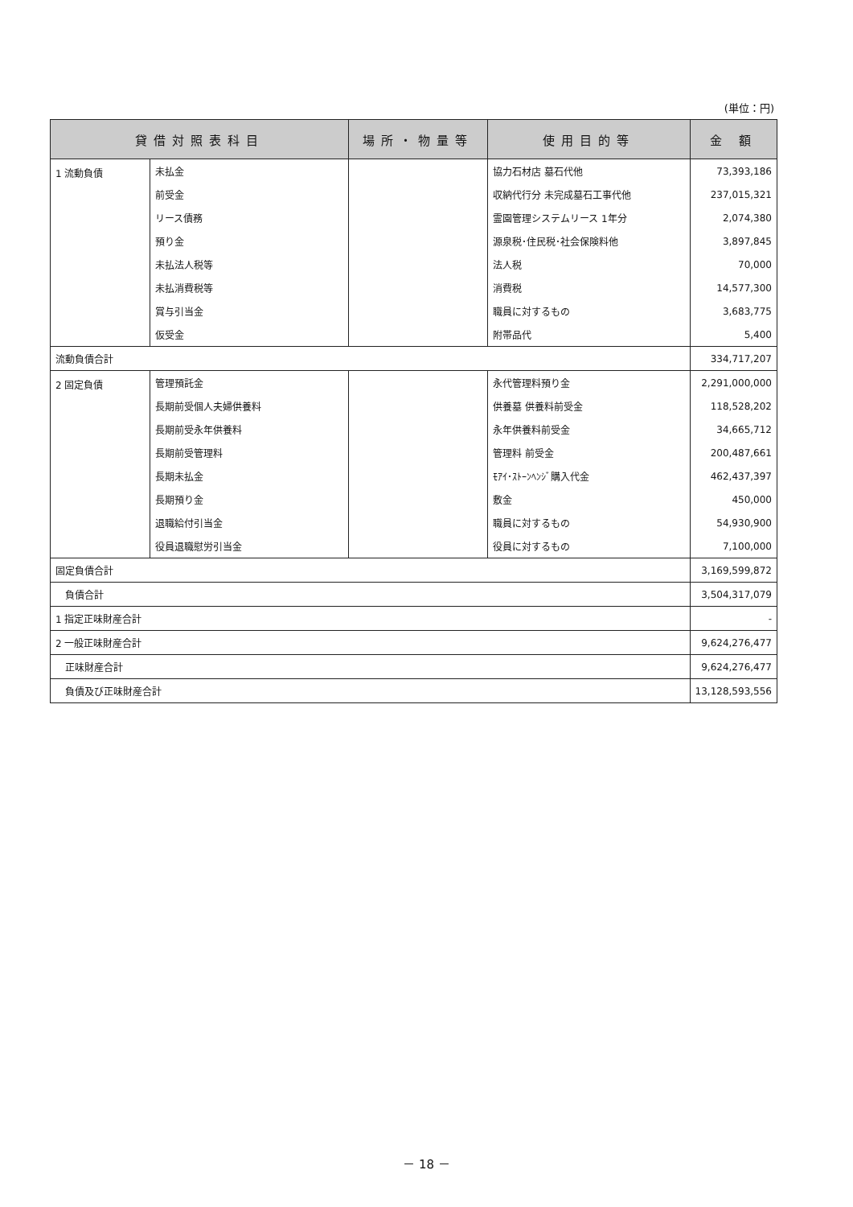(単位：円)
| 貸借対照表科目 | | 場所・物量等 | 使用目的等 | 金 額 |
| --- | --- | --- | --- | --- |
| 1 流動負債 | 未払金 | | 協力石材店 墓石代他 | 73,393,186 |
| | 前受金 | | 収納代行分 未完成墓石工事代他 | 237,015,321 |
| | リース債務 | | 霊園管理システムリース 1年分 | 2,074,380 |
| | 預り金 | | 源泉税･住民税･社会保険料他 | 3,897,845 |
| | 未払法人税等 | | 法人税 | 70,000 |
| | 未払消費税等 | | 消費税 | 14,577,300 |
| | 賞与引当金 | | 職員に対するもの | 3,683,775 |
| | 仮受金 | | 附帯品代 | 5,400 |
| 流動負債合計 | | | | 334,717,207 |
| 2 固定負債 | 管理預託金 | | 永代管理料預り金 | 2,291,000,000 |
| | 長期前受個人夫婦供養料 | | 供養墓 供養料前受金 | 118,528,202 |
| | 長期前受永年供養料 | | 永年供養料前受金 | 34,665,712 |
| | 長期前受管理料 | | 管理料 前受金 | 200,487,661 |
| | 長期未払金 | | ﾓｱｲ･ｽﾄｰﾝﾍﾝｼﾞ購入代金 | 462,437,397 |
| | 長期預り金 | | 敷金 | 450,000 |
| | 退職給付引当金 | | 職員に対するもの | 54,930,900 |
| | 役員退職慰労引当金 | | 役員に対するもの | 7,100,000 |
| 固定負債合計 | | | | 3,169,599,872 |
| 負債合計 | | | | 3,504,317,079 |
| 1 指定正味財産合計 | | | | - |
| 2 一般正味財産合計 | | | | 9,624,276,477 |
| 正味財産合計 | | | | 9,624,276,477 |
| 負債及び正味財産合計 | | | | 13,128,593,556 |
－ 18 －